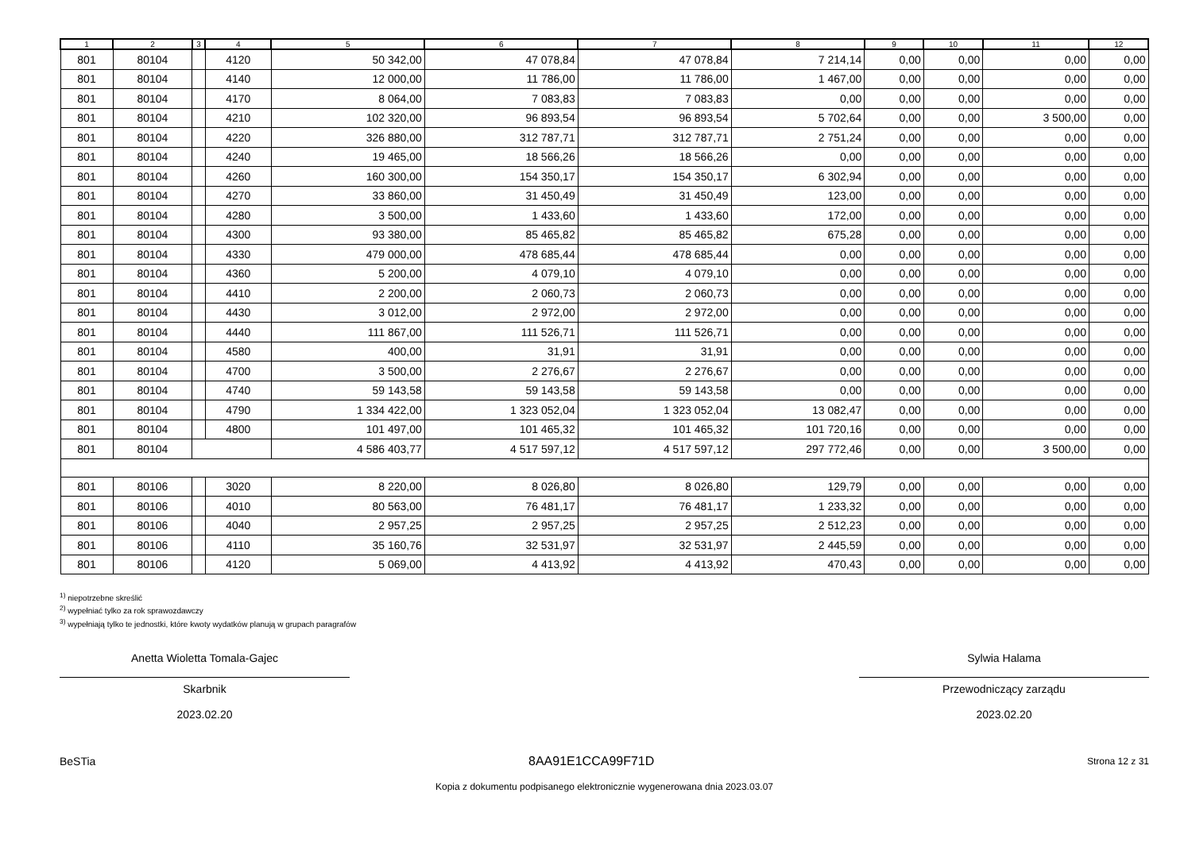| 1 | 2 | 3 | 4 | 5 | 6 | 7 | 8 | 9 | 10 | 11 | 12 |
| --- | --- | --- | --- | --- | --- | --- | --- | --- | --- | --- | --- |
| 801 | 80104 | | 4120 | 50 342,00 | 47 078,84 | 47 078,84 | 7 214,14 | 0,00 | 0,00 | 0,00 | 0,00 |
| 801 | 80104 | | 4140 | 12 000,00 | 11 786,00 | 11 786,00 | 1 467,00 | 0,00 | 0,00 | 0,00 | 0,00 |
| 801 | 80104 | | 4170 | 8 064,00 | 7 083,83 | 7 083,83 | 0,00 | 0,00 | 0,00 | 0,00 | 0,00 |
| 801 | 80104 | | 4210 | 102 320,00 | 96 893,54 | 96 893,54 | 5 702,64 | 0,00 | 0,00 | 3 500,00 | 0,00 |
| 801 | 80104 | | 4220 | 326 880,00 | 312 787,71 | 312 787,71 | 2 751,24 | 0,00 | 0,00 | 0,00 | 0,00 |
| 801 | 80104 | | 4240 | 19 465,00 | 18 566,26 | 18 566,26 | 0,00 | 0,00 | 0,00 | 0,00 | 0,00 |
| 801 | 80104 | | 4260 | 160 300,00 | 154 350,17 | 154 350,17 | 6 302,94 | 0,00 | 0,00 | 0,00 | 0,00 |
| 801 | 80104 | | 4270 | 33 860,00 | 31 450,49 | 31 450,49 | 123,00 | 0,00 | 0,00 | 0,00 | 0,00 |
| 801 | 80104 | | 4280 | 3 500,00 | 1 433,60 | 1 433,60 | 172,00 | 0,00 | 0,00 | 0,00 | 0,00 |
| 801 | 80104 | | 4300 | 93 380,00 | 85 465,82 | 85 465,82 | 675,28 | 0,00 | 0,00 | 0,00 | 0,00 |
| 801 | 80104 | | 4330 | 479 000,00 | 478 685,44 | 478 685,44 | 0,00 | 0,00 | 0,00 | 0,00 | 0,00 |
| 801 | 80104 | | 4360 | 5 200,00 | 4 079,10 | 4 079,10 | 0,00 | 0,00 | 0,00 | 0,00 | 0,00 |
| 801 | 80104 | | 4410 | 2 200,00 | 2 060,73 | 2 060,73 | 0,00 | 0,00 | 0,00 | 0,00 | 0,00 |
| 801 | 80104 | | 4430 | 3 012,00 | 2 972,00 | 2 972,00 | 0,00 | 0,00 | 0,00 | 0,00 | 0,00 |
| 801 | 80104 | | 4440 | 111 867,00 | 111 526,71 | 111 526,71 | 0,00 | 0,00 | 0,00 | 0,00 | 0,00 |
| 801 | 80104 | | 4580 | 400,00 | 31,91 | 31,91 | 0,00 | 0,00 | 0,00 | 0,00 | 0,00 |
| 801 | 80104 | | 4700 | 3 500,00 | 2 276,67 | 2 276,67 | 0,00 | 0,00 | 0,00 | 0,00 | 0,00 |
| 801 | 80104 | | 4740 | 59 143,58 | 59 143,58 | 59 143,58 | 0,00 | 0,00 | 0,00 | 0,00 | 0,00 |
| 801 | 80104 | | 4790 | 1 334 422,00 | 1 323 052,04 | 1 323 052,04 | 13 082,47 | 0,00 | 0,00 | 0,00 | 0,00 |
| 801 | 80104 | | 4800 | 101 497,00 | 101 465,32 | 101 465,32 | 101 720,16 | 0,00 | 0,00 | 0,00 | 0,00 |
| 801 | 80104 | | | 4 586 403,77 | 4 517 597,12 | 4 517 597,12 | 297 772,46 | 0,00 | 0,00 | 3 500,00 | 0,00 |
| 801 | 80106 | | 3020 | 8 220,00 | 8 026,80 | 8 026,80 | 129,79 | 0,00 | 0,00 | 0,00 | 0,00 |
| 801 | 80106 | | 4010 | 80 563,00 | 76 481,17 | 76 481,17 | 1 233,32 | 0,00 | 0,00 | 0,00 | 0,00 |
| 801 | 80106 | | 4040 | 2 957,25 | 2 957,25 | 2 957,25 | 2 512,23 | 0,00 | 0,00 | 0,00 | 0,00 |
| 801 | 80106 | | 4110 | 35 160,76 | 32 531,97 | 32 531,97 | 2 445,59 | 0,00 | 0,00 | 0,00 | 0,00 |
| 801 | 80106 | | 4120 | 5 069,00 | 4 413,92 | 4 413,92 | 470,43 | 0,00 | 0,00 | 0,00 | 0,00 |
<sup>1)</sup> niepotrzebne skreślić
<sup>2)</sup> wypełniać tylko za rok sprawozdawczy
<sup>3)</sup> wypełniają tylko te jednostki, które kwoty wydatków planują w grupach paragrafów
Anetta Wioletta Tomala-Gajec
Skarbnik
2023.02.20
Sylwia Halama
Przewodniczący zarządu
2023.02.20
BeSTia 8AA91E1CCA99F71D Strona 12 z 31
Kopia z dokumentu podpisanego elektronicznie wygenerowana dnia 2023.03.07